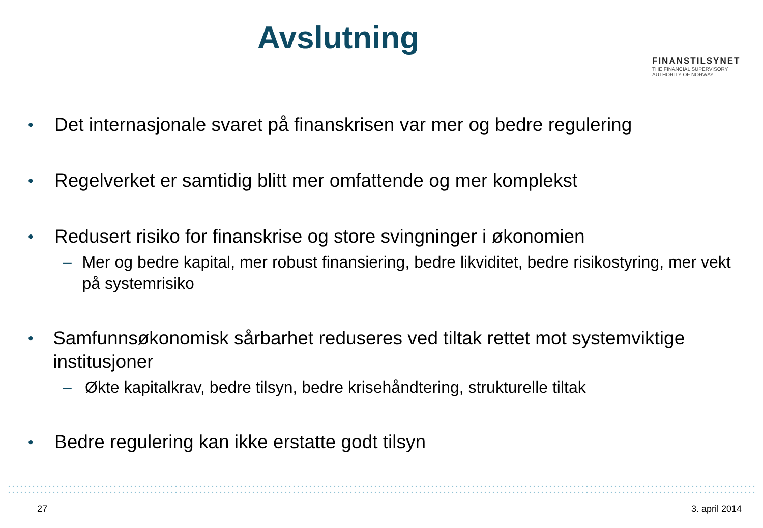Avslutning
FINANSTILSYNET
THE FINANCIAL SUPERVISORY
AUTHORITY OF NORWAY
• Det internasjonale svaret på finanskrisen var mer og bedre regulering
• Regelverket er samtidig blitt mer omfattende og mer komplekst
• Redusert risiko for finanskrise og store svingninger i økonomien
– Mer og bedre kapital, mer robust finansiering, bedre likviditet, bedre risikostyring, mer vekt på systemrisiko
• Samfunnsøkonomisk sårbarhet reduseres ved tiltak rettet mot systemviktige institusjoner
– Økte kapitalkrav, bedre tilsyn, bedre krisehåndtering, strukturelle tiltak
• Bedre regulering kan ikke erstatte godt tilsyn
27 3. april 2014